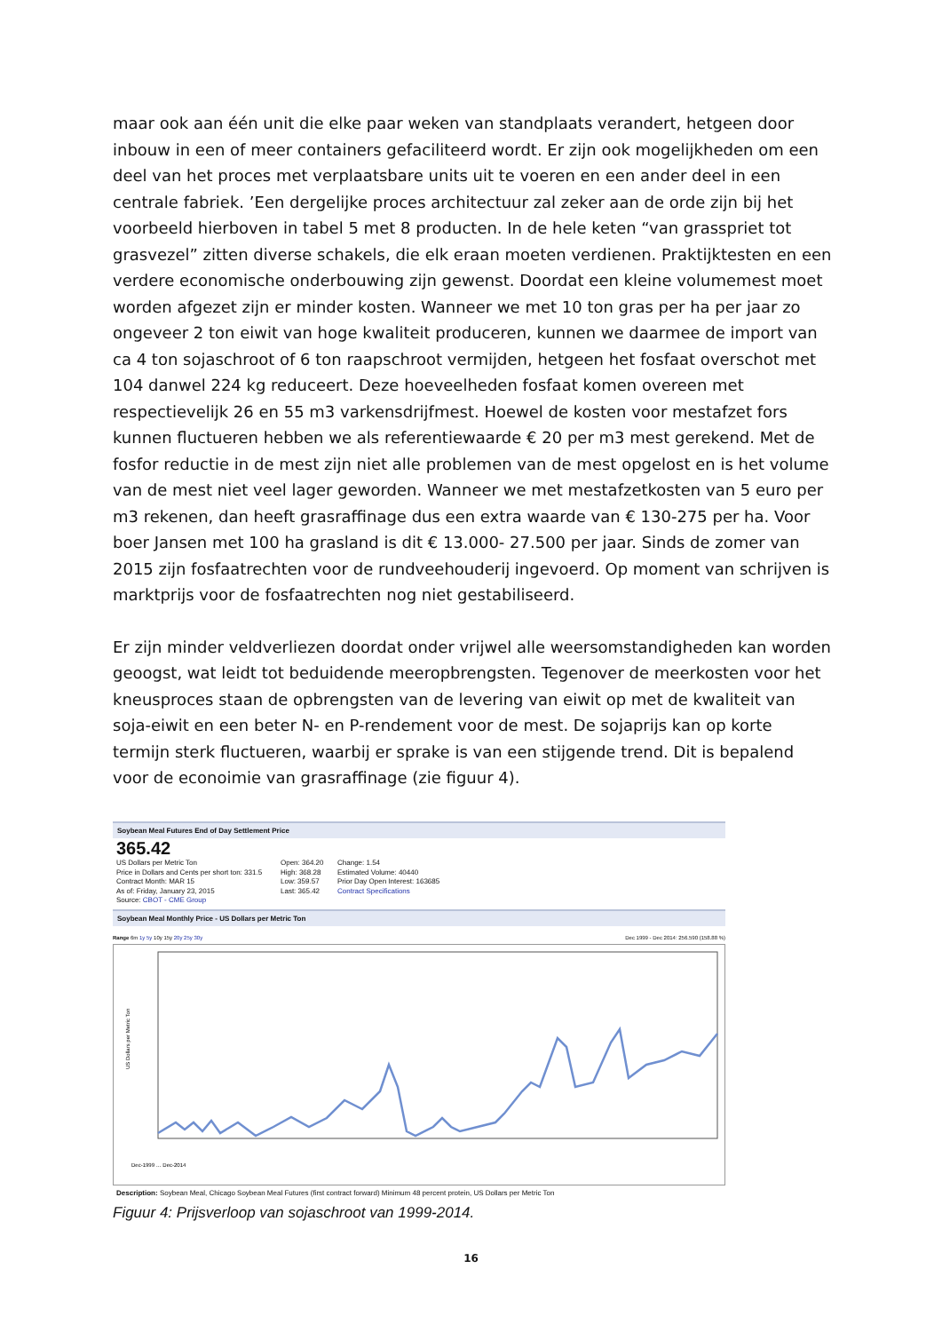maar ook aan één unit die elke paar weken van standplaats verandert, hetgeen door inbouw in een of meer containers gefaciliteerd wordt. Er zijn ook mogelijkheden om een deel van het proces met verplaatsbare units uit te voeren en een ander deel in een centrale fabriek. ’Een dergelijke proces architectuur zal zeker aan de orde zijn bij het voorbeeld hierboven in tabel 5 met 8 producten. In de hele keten “van grasspriet tot grasvezel” zitten diverse schakels, die elk eraan moeten verdienen. Praktijktesten en een verdere economische onderbouwing zijn gewenst. Doordat een kleine volumemest moet worden afgezet zijn er minder kosten. Wanneer we met 10 ton gras per ha per jaar zo ongeveer 2 ton eiwit van hoge kwaliteit produceren, kunnen we daarmee de import van ca 4 ton sojaschroot of 6 ton raapschroot vermijden, hetgeen het fosfaat overschot met 104 danwel 224 kg reduceert. Deze hoeveelheden fosfaat komen overeen met respectievelijk 26 en 55 m3 varkensdrijfmest. Hoewel de kosten voor mestafzet fors kunnen fluctueren hebben we als referentiewaarde € 20 per m3 mest gerekend. Met de fosfor reductie in de mest zijn niet alle problemen van de mest opgelost en is het volume van de mest niet veel lager geworden. Wanneer we met mestafzetkosten van 5 euro per m3 rekenen, dan heeft grasraffinage dus een extra waarde van € 130-275 per ha. Voor boer Jansen met 100 ha grasland is dit € 13.000- 27.500 per jaar. Sinds de zomer van 2015 zijn fosfaatrechten voor de rundveehouderij ingevoerd. Op moment van schrijven is marktprijs voor de fosfaatrechten nog niet gestabiliseerd.
Er zijn minder veldverliezen doordat onder vrijwel alle weersomstandigheden kan worden geoogst, wat leidt tot beduidende meeropbrengsten. Tegenover de meerkosten voor het kneusproces staan de opbrengsten van de levering van eiwit op met de kwaliteit van soja-eiwit en een beter N- en P-rendement voor de mest. De sojaprijs kan op korte termijn sterk fluctueren, waarbij er sprake is van een stijgende trend. Dit is bepalend voor de econoimie van grasraffinage (zie figuur 4).
Soybean Meal Futures End of Day Settlement Price
365.42
US Dollars per Metric Ton
Price in Dollars and Cents per short ton: 331.5
Contract Month: MAR 15
As of: Friday, January 23, 2015
Source: CBOT - CME Group
Open: 364.20
High: 368.28
Low: 359.57
Last: 365.42
Change: 1.54
Estimated Volume: 40440
Prior Day Open Interest: 163685
Contract Specifications
Soybean Meal Monthly Price - US Dollars per Metric Ton
Range 6m 1y 5y 10y 15y 20y 25y 30y Dec 1999 - Dec 2014: 256.590 (158.88 %)
US Dollars per Metric Ton
Dec-1999 … Dec-2014
Description: Soybean Meal, Chicago Soybean Meal Futures (first contract forward) Minimum 48 percent protein, US Dollars per Metric Ton
Figuur 4: Prijsverloop van sojaschroot van 1999-2014.
16